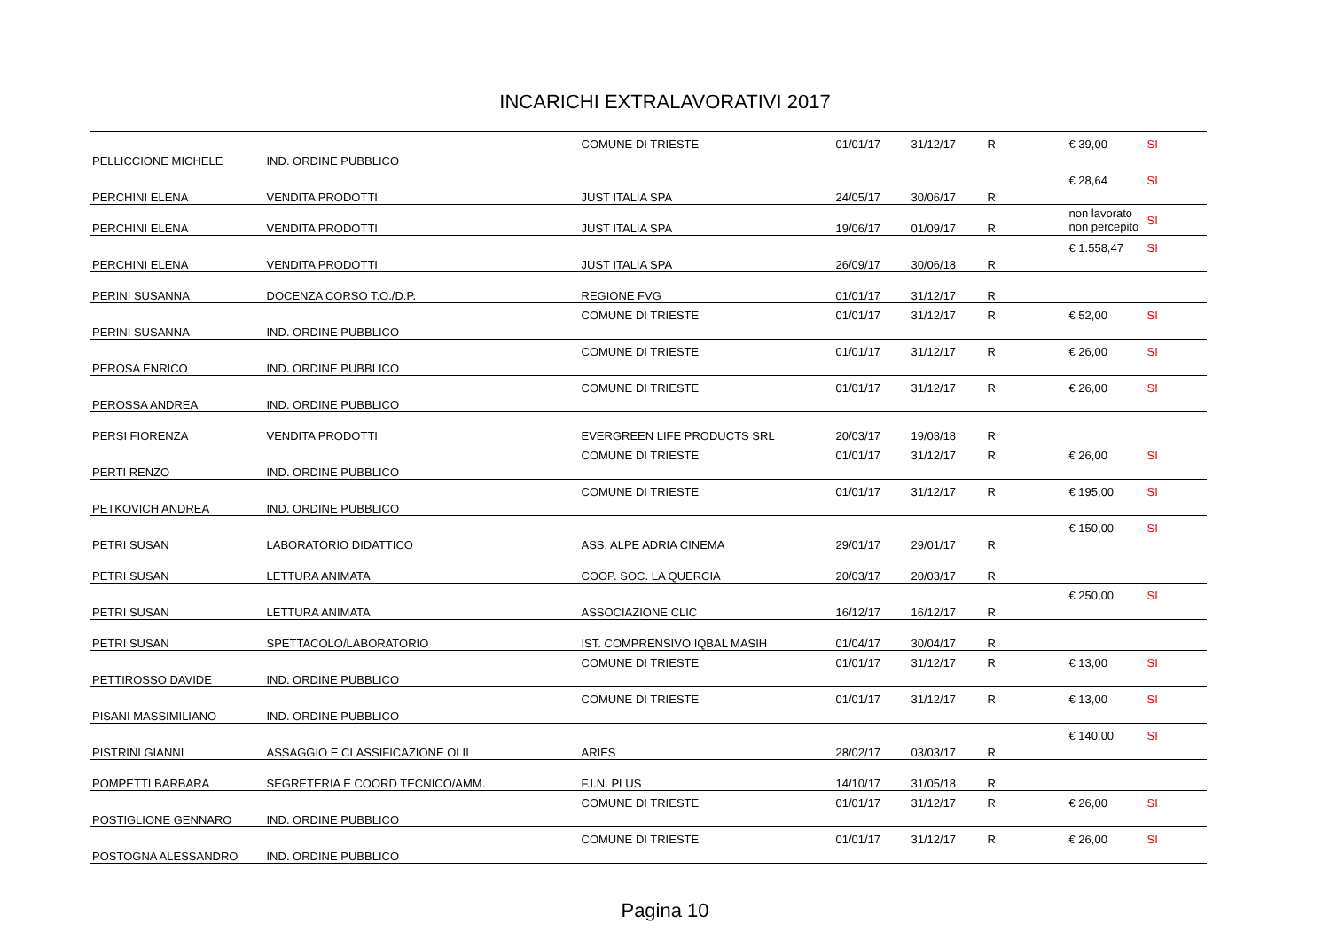INCARICHI EXTRALAVORATIVI 2017
| PELLICCIONE MICHELE | IND. ORDINE PUBBLICO | COMUNE DI TRIESTE | 01/01/17 | 31/12/17 | R | € 39,00 | SI |
| PERCHINI ELENA | VENDITA PRODOTTI | JUST ITALIA SPA | 24/05/17 | 30/06/17 | R | € 28,64 | SI |
| PERCHINI ELENA | VENDITA PRODOTTI | JUST ITALIA SPA | 19/06/17 | 01/09/17 | R | non lavorato non percepito | SI |
| PERCHINI ELENA | VENDITA PRODOTTI | JUST ITALIA SPA | 26/09/17 | 30/06/18 | R | € 1.558,47 | SI |
| PERINI SUSANNA | DOCENZA CORSO T.O./D.P. | REGIONE FVG | 01/01/17 | 31/12/17 | R | | |
| PERINI SUSANNA | IND. ORDINE PUBBLICO | COMUNE DI TRIESTE | 01/01/17 | 31/12/17 | R | € 52,00 | SI |
| PEROSA ENRICO | IND. ORDINE PUBBLICO | COMUNE DI TRIESTE | 01/01/17 | 31/12/17 | R | € 26,00 | SI |
| PEROSSA ANDREA | IND. ORDINE PUBBLICO | COMUNE DI TRIESTE | 01/01/17 | 31/12/17 | R | € 26,00 | SI |
| PERSI FIORENZA | VENDITA PRODOTTI | EVERGREEN LIFE PRODUCTS SRL | 20/03/17 | 19/03/18 | R | | |
| PERTI RENZO | IND. ORDINE PUBBLICO | COMUNE DI TRIESTE | 01/01/17 | 31/12/17 | R | € 26,00 | SI |
| PETKOVICH ANDREA | IND. ORDINE PUBBLICO | COMUNE DI TRIESTE | 01/01/17 | 31/12/17 | R | € 195,00 | SI |
| PETRI SUSAN | LABORATORIO DIDATTICO | ASS. ALPE ADRIA CINEMA | 29/01/17 | 29/01/17 | R | € 150,00 | SI |
| PETRI SUSAN | LETTURA ANIMATA | COOP. SOC. LA QUERCIA | 20/03/17 | 20/03/17 | R | | |
| PETRI SUSAN | LETTURA ANIMATA | ASSOCIAZIONE CLIC | 16/12/17 | 16/12/17 | R | € 250,00 | SI |
| PETRI SUSAN | SPETTACOLO/LABORATORIO | IST. COMPRENSIVO IQBAL MASIH | 01/04/17 | 30/04/17 | R | | |
| PETTIROSSO DAVIDE | IND. ORDINE PUBBLICO | COMUNE DI TRIESTE | 01/01/17 | 31/12/17 | R | € 13,00 | SI |
| PISANI MASSIMILIANO | IND. ORDINE PUBBLICO | COMUNE DI TRIESTE | 01/01/17 | 31/12/17 | R | € 13,00 | SI |
| PISTRINI GIANNI | ASSAGGIO E CLASSIFICAZIONE OLII | ARIES | 28/02/17 | 03/03/17 | R | € 140,00 | SI |
| POMPETTI BARBARA | SEGRETERIA E COORD TECNICO/AMM. | F.I.N. PLUS | 14/10/17 | 31/05/18 | R | | |
| POSTIGLIONE GENNARO | IND. ORDINE PUBBLICO | COMUNE DI TRIESTE | 01/01/17 | 31/12/17 | R | € 26,00 | SI |
| POSTOGNA ALESSANDRO | IND. ORDINE PUBBLICO | COMUNE DI TRIESTE | 01/01/17 | 31/12/17 | R | € 26,00 | SI |
Pagina 10